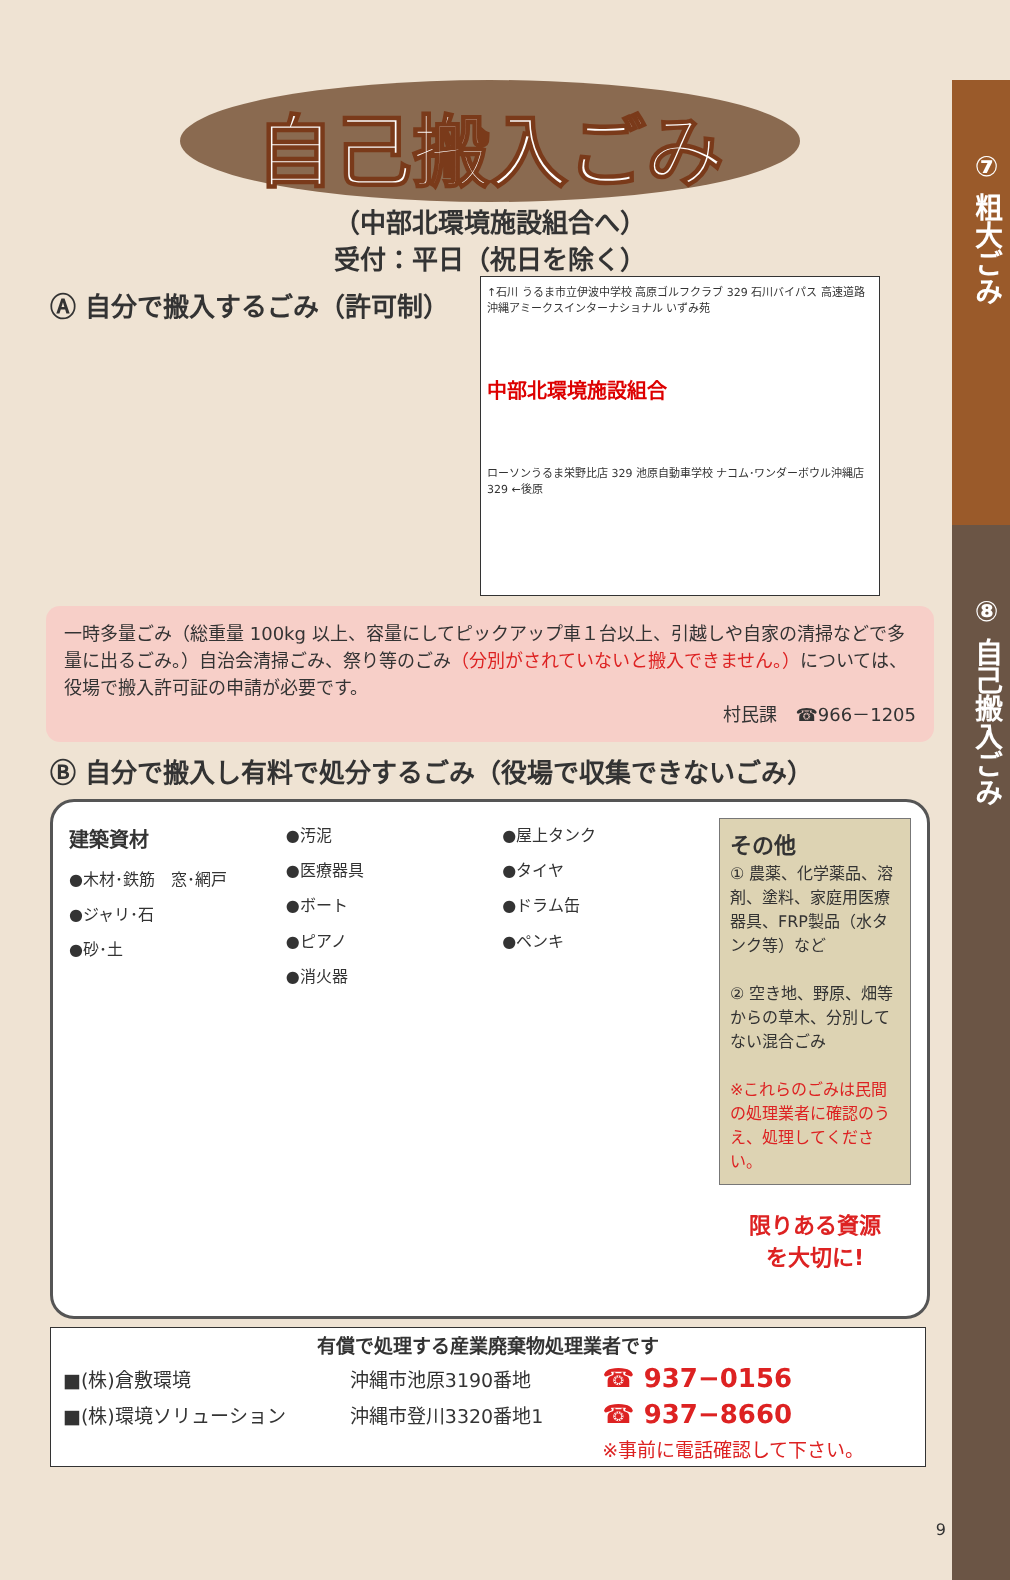⑦ 粗大ごみ
⑧ 自己搬入ごみ
自己搬入ごみ
（中部北環境施設組合へ）
受付：平日（祝日を除く）
Ⓐ 自分で搬入するごみ（許可制）
↑石川 うるま市立伊波中学校 高原ゴルフクラブ 329 石川バイパス 高速道路 沖縄アミークスインターナショナル いずみ苑
中部北環境施設組合
ローソンうるま栄野比店 329 池原自動車学校 ナコム･ワンダーボウル沖縄店 329 ←後原
一時多量ごみ（総重量 100kg 以上、容量にしてピックアップ車１台以上、引越しや自家の清掃などで多量に出るごみ。）自治会清掃ごみ、祭り等のごみ（分別がされていないと搬入できません。）については、役場で搬入許可証の申請が必要です。
村民課　☎966－1205
Ⓑ 自分で搬入し有料で処分するごみ（役場で収集できないごみ）
建築資材
●木材･鉄筋　窓･網戸
●ジャリ･石
●砂･土
●汚泥
●医療器具
●ボート
●ピアノ
●消火器
●屋上タンク
●タイヤ
●ドラム缶
●ペンキ
その他
① 農薬、化学薬品、溶剤、塗料、家庭用医療器具、FRP製品（水タンク等）など
② 空き地、野原、畑等からの草木、分別してない混合ごみ
※これらのごみは民間の処理業者に確認のうえ、処理してください。
限りある資源
を大切に!
| 有償で処理する産業廃棄物処理業者です | | |
| --- | --- | --- |
| ■(株)倉敷環境 | 沖縄市池原3190番地 | ☎ 937−0156 |
| ■(株)環境ソリューション | 沖縄市登川3320番地1 | ☎ 937−8660 |
| | | ※事前に電話確認して下さい。 |
9